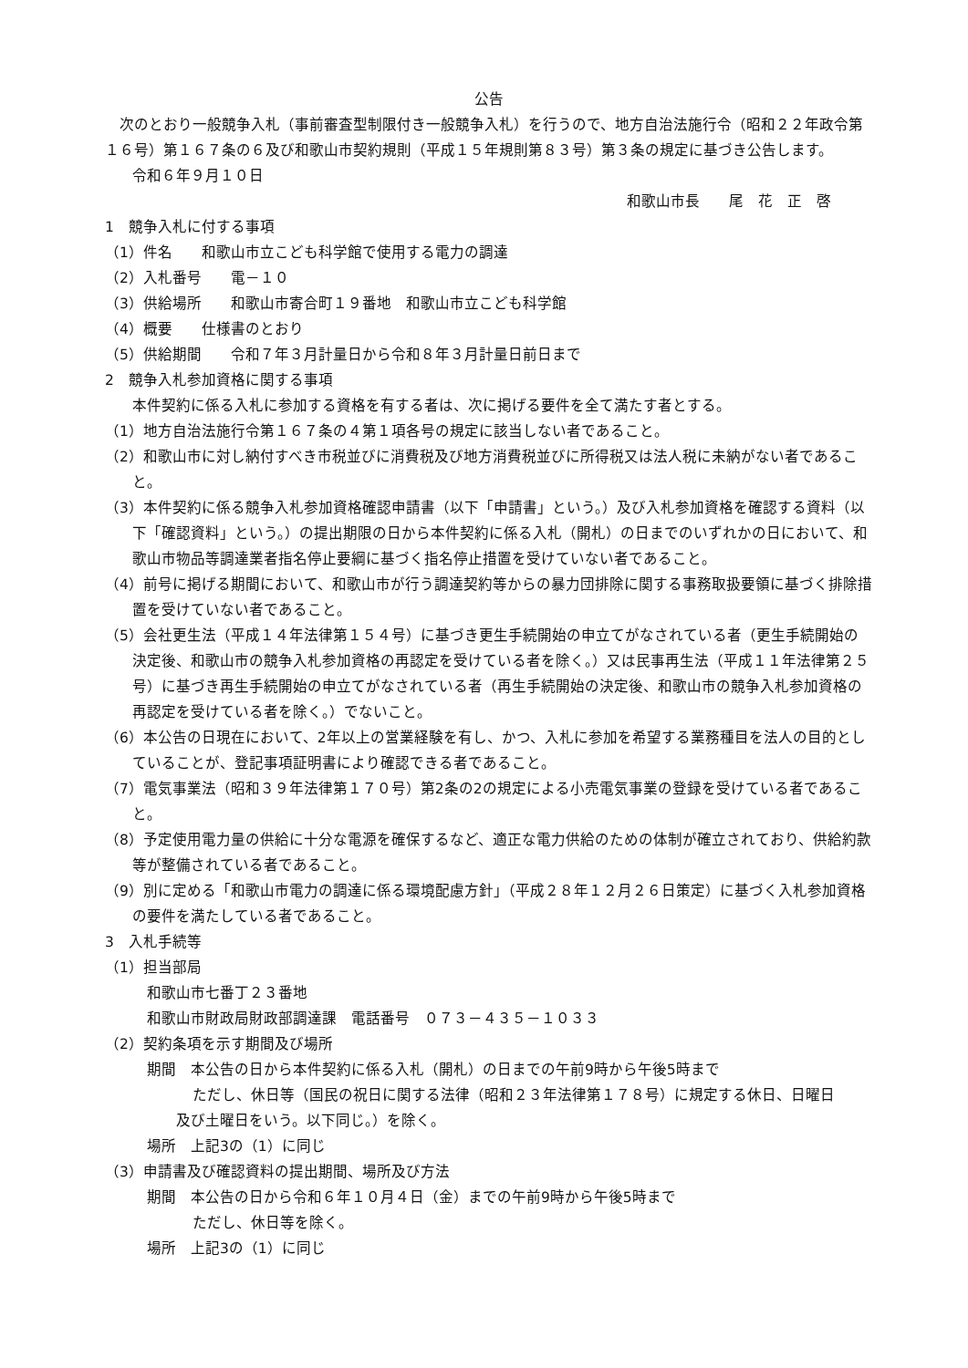公告
　次のとおり一般競争入札（事前審査型制限付き一般競争入札）を行うので、地方自治法施行令（昭和２２年政令第１６号）第１６７条の６及び和歌山市契約規則（平成１５年規則第８３号）第３条の規定に基づき公告します。
令和６年９月１０日
和歌山市長　　尾　花　正　啓
1　競争入札に付する事項
（1）件名　　和歌山市立こども科学館で使用する電力の調達
（2）入札番号　　電－１０
（3）供給場所　　和歌山市寄合町１９番地　和歌山市立こども科学館
（4）概要　　仕様書のとおり
（5）供給期間　　令和７年３月計量日から令和８年３月計量日前日まで
2　競争入札参加資格に関する事項
本件契約に係る入札に参加する資格を有する者は、次に掲げる要件を全て満たす者とする。
（1）地方自治法施行令第１６７条の４第１項各号の規定に該当しない者であること。
（2）和歌山市に対し納付すべき市税並びに消費税及び地方消費税並びに所得税又は法人税に未納がない者であること。
（3）本件契約に係る競争入札参加資格確認申請書（以下「申請書」という。）及び入札参加資格を確認する資料（以下「確認資料」という。）の提出期限の日から本件契約に係る入札（開札）の日までのいずれかの日において、和歌山市物品等調達業者指名停止要綱に基づく指名停止措置を受けていない者であること。
（4）前号に掲げる期間において、和歌山市が行う調達契約等からの暴力団排除に関する事務取扱要領に基づく排除措置を受けていない者であること。
（5）会社更生法（平成１４年法律第１５４号）に基づき更生手続開始の申立てがなされている者（更生手続開始の決定後、和歌山市の競争入札参加資格の再認定を受けている者を除く。）又は民事再生法（平成１１年法律第２５号）に基づき再生手続開始の申立てがなされている者（再生手続開始の決定後、和歌山市の競争入札参加資格の再認定を受けている者を除く。）でないこと。
（6）本公告の日現在において、2年以上の営業経験を有し、かつ、入札に参加を希望する業務種目を法人の目的としていることが、登記事項証明書により確認できる者であること。
（7）電気事業法（昭和３９年法律第１７０号）第2条の2の規定による小売電気事業の登録を受けている者であること。
（8）予定使用電力量の供給に十分な電源を確保するなど、適正な電力供給のための体制が確立されており、供給約款等が整備されている者であること。
（9）別に定める「和歌山市電力の調達に係る環境配慮方針」（平成２８年１２月２６日策定）に基づく入札参加資格の要件を満たしている者であること。
3　入札手続等
（1）担当部局
和歌山市七番丁２３番地
和歌山市財政局財政部調達課　電話番号　０７３－４３５－１０３３
（2）契約条項を示す期間及び場所
期間　本公告の日から本件契約に係る入札（開札）の日までの午前9時から午後5時まで
ただし、休日等（国民の祝日に関する法律（昭和２３年法律第１７８号）に規定する休日、日曜日
及び土曜日をいう。以下同じ。）を除く。
場所　上記3の（1）に同じ
（3）申請書及び確認資料の提出期間、場所及び方法
期間　本公告の日から令和６年１０月４日（金）までの午前9時から午後5時まで
ただし、休日等を除く。
場所　上記3の（1）に同じ